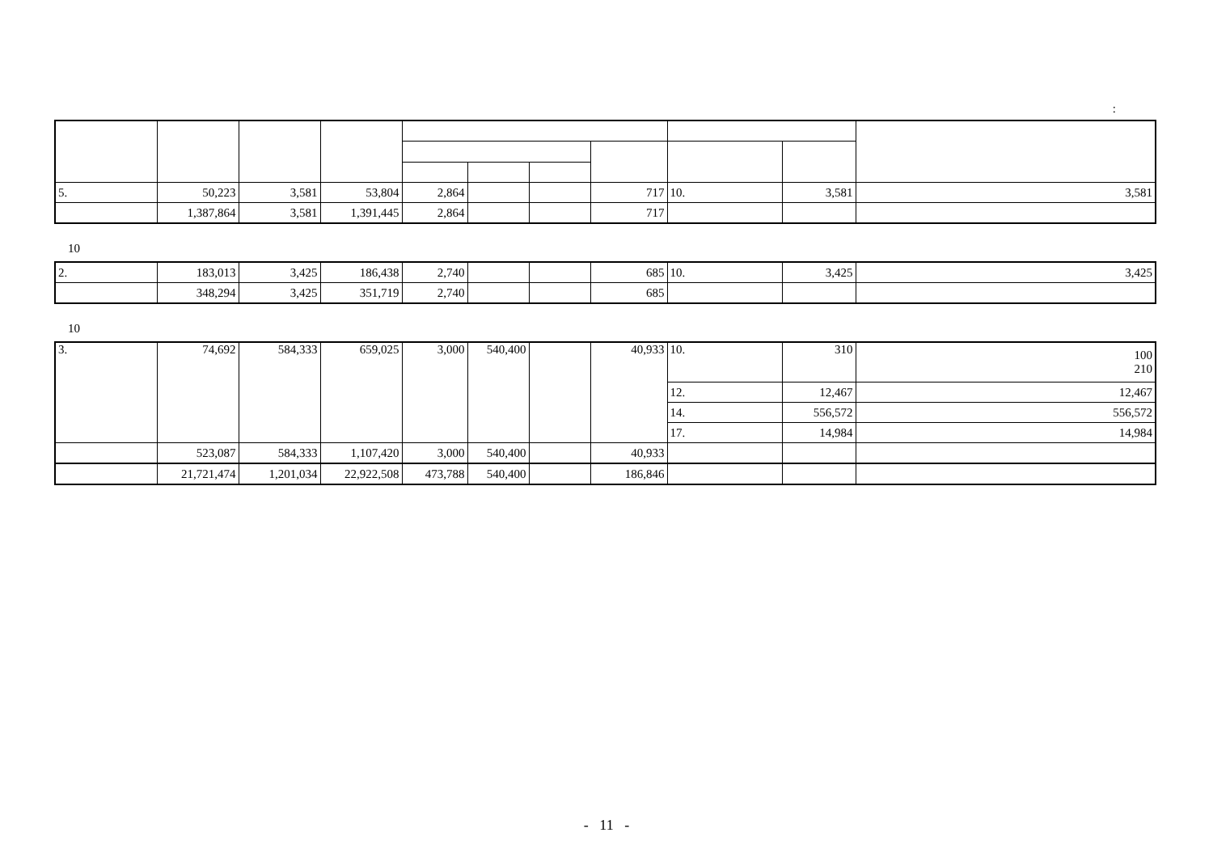:
| 5. | 50,223 | 3,581 | 53,804 | 2,864 | | | 717 | 10. | 3,581 | 3,581 |
| | 1,387,864 | 3,581 | 1,391,445 | 2,864 | | | 717 | | | |
10
| 2. | 183,013 | 3,425 | 186,438 | 2,740 | | | 685 | 10. | 3,425 | 3,425 |
| | 348,294 | 3,425 | 351,719 | 2,740 | | | 685 | | | |
10
| 3. | 74,692 | 584,333 | 659,025 | 3,000 | 540,400 | | 40,933 | 10. | 310 | 100 210 |
| | | | | | | | | 12. | 12,467 | 12,467 |
| | | | | | | | | 14. | 556,572 | 556,572 |
| | | | | | | | | 17. | 14,984 | 14,984 |
| | 523,087 | 584,333 | 1,107,420 | 3,000 | 540,400 | | 40,933 | | | |
| | 21,721,474 | 1,201,034 | 22,922,508 | 473,788 | 540,400 | | 186,846 | | | |
- 11 -